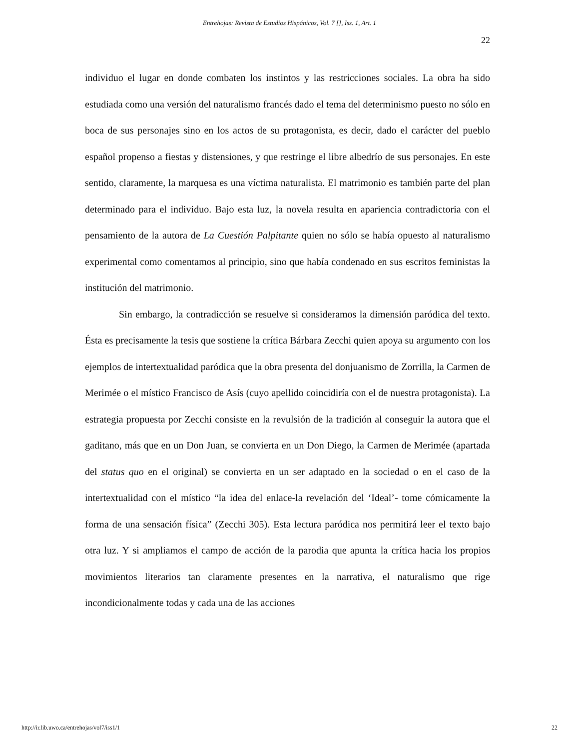Entrehojas: Revista de Estudios Hispánicos, Vol. 7 [], Iss. 1, Art. 1
22
individuo el lugar en donde combaten los instintos y las restricciones sociales. La obra ha sido estudiada como una versión del naturalismo francés dado el tema del determinismo puesto no sólo en boca de sus personajes sino en los actos de su protagonista, es decir, dado el carácter del pueblo español propenso a fiestas y distensiones, y que restringe el libre albedrío de sus personajes. En este sentido, claramente, la marquesa es una víctima naturalista. El matrimonio es también parte del plan determinado para el individuo. Bajo esta luz, la novela resulta en apariencia contradictoria con el pensamiento de la autora de La Cuestión Palpitante quien no sólo se había opuesto al naturalismo experimental como comentamos al principio, sino que había condenado en sus escritos feministas la institución del matrimonio.
Sin embargo, la contradicción se resuelve si consideramos la dimensión paródica del texto. Ésta es precisamente la tesis que sostiene la crítica Bárbara Zecchi quien apoya su argumento con los ejemplos de intertextualidad paródica que la obra presenta del donjuanismo de Zorrilla, la Carmen de Merimée o el místico Francisco de Asís (cuyo apellido coincidiría con el de nuestra protagonista). La estrategia propuesta por Zecchi consiste en la revulsión de la tradición al conseguir la autora que el gaditano, más que en un Don Juan, se convierta en un Don Diego, la Carmen de Merimée (apartada del status quo en el original) se convierta en un ser adaptado en la sociedad o en el caso de la intertextualidad con el místico “la idea del enlace-la revelación del ‘Ideal’- tome cómicamente la forma de una sensación física” (Zecchi 305). Esta lectura paródica nos permitirá leer el texto bajo otra luz. Y si ampliamos el campo de acción de la parodia que apunta la crítica hacia los propios movimientos literarios tan claramente presentes en la narrativa, el naturalismo que rige incondicionalmente todas y cada una de las acciones
http://ir.lib.uwo.ca/entrehojas/vol7/iss1/1 22